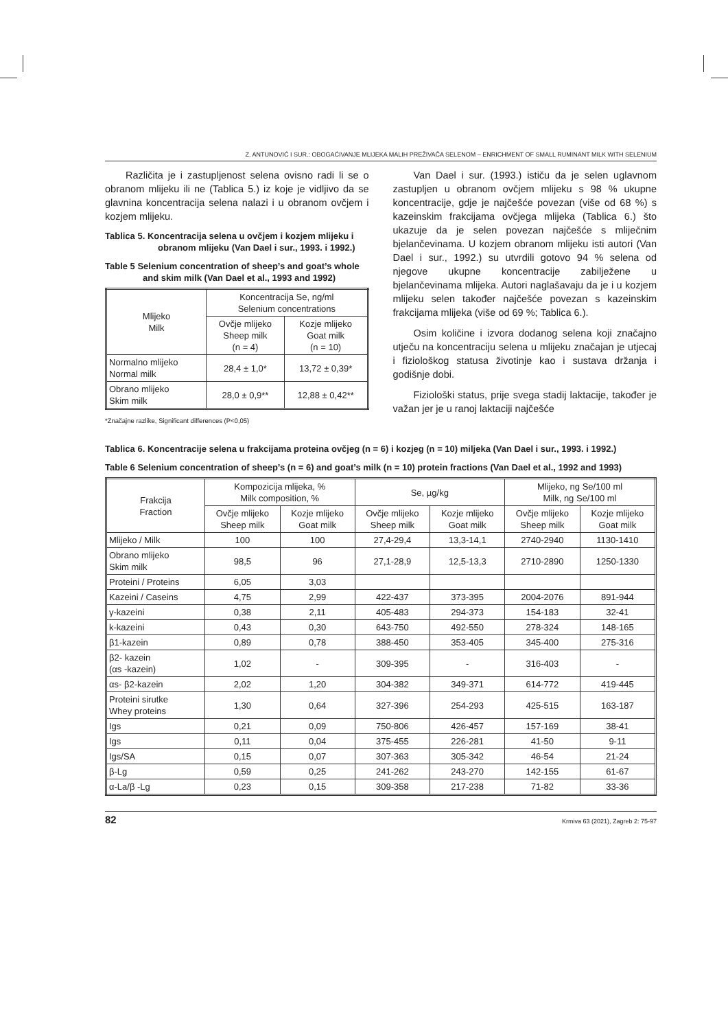Z. ANTUNOVIĆ I SUR.: OBOGAĆIVANJE MLIJEKA MALIH PREŽIVAČA SELENOM – ENRICHMENT OF SMALL RUMINANT MILK WITH SELENIUM
Različita je i zastupljenost selena ovisno radi li se o obranom mlijeku ili ne (Tablica 5.) iz koje je vidljivo da se glavnina koncentracija selena nalazi i u obranom ovčjem i kozjem mlijeku.
Tablica 5. Koncentracija selena u ovčjem i kozjem mlijeku i obranom mlijeku (Van Dael i sur., 1993. i 1992.)
Table 5 Selenium concentration of sheep’s and goat’s whole and skim milk (Van Dael et al., 1993 and 1992)
| Mlijeko Milk | Koncentracija Se, ng/ml Selenium concentrations | |
| --- | --- | --- |
| | Ovčje mlijeko Sheep milk (n = 4) | Kozje mlijeko Goat milk (n = 10) |
| Normalno mlijeko Normal milk | 28,4 ± 1,0* | 13,72 ± 0,39* |
| Obrano mlijeko Skim milk | 28,0 ± 0,9** | 12,88 ± 0,42** |
*Značajne razlike, Significant differences (P<0,05)
Van Dael i sur. (1993.) ističu da je selen uglavnom zastupljen u obranom ovčjem mlijeku s 98 % ukupne koncentracije, gdje je najčešće povezan (više od 68 %) s kazeinskim frakcijama ovčjega mlijeka (Tablica 6.) što ukazuje da je selen povezan najčešće s mliječnim bjelančevinama. U kozjem obranom mlijeku isti autori (Van Dael i sur., 1992.) su utvrdili gotovo 94 % selena od njegove ukupne koncentracije zabilježene u bjelančevinama mlijeka. Autori naglašavaju da je i u kozjem mlijeku selen također najčešće povezan s kazeinskim frakcijama mlijeka (više od 69 %; Tablica 6.).
Osim količine i izvora dodanog selena koji značajno utječu na koncentraciju selena u mlijeku značajan je utjecaj i fiziološkog statusa životinje kao i sustava držanja i godišnje dobi.
Fiziološki status, prije svega stadij laktacije, također je važan jer je u ranoj laktaciji najčešće
Tablica 6. Koncentracije selena u frakcijama proteina ovčjeg (n = 6) i kozjeg (n = 10) miljeka (Van Dael i sur., 1993. i 1992.)
Table 6 Selenium concentration of sheep’s (n = 6) and goat’s milk (n = 10) protein fractions (Van Dael et al., 1992 and 1993)
| Frakcija Fraction | Kompozicija mlijeka, % Milk composition, % | | Se, µg/kg | | Mlijeko, ng Se/100 ml Milk, ng Se/100 ml | |
| --- | --- | --- | --- | --- | --- | --- |
| | Ovčje mlijeko Sheep milk | Kozje mlijeko Goat milk | Ovčje mlijeko Sheep milk | Kozje mlijeko Goat milk | Ovčje mlijeko Sheep milk | Kozje mlijeko Goat milk |
| Mlijeko / Milk | 100 | 100 | 27,4-29,4 | 13,3-14,1 | 2740-2940 | 1130-1410 |
| Obrano mlijeko Skim milk | 98,5 | 96 | 27,1-28,9 | 12,5-13,3 | 2710-2890 | 1250-1330 |
| Proteini / Proteins | 6,05 | 3,03 | | | | |
| Kazeini / Caseins | 4,75 | 2,99 | 422-437 | 373-395 | 2004-2076 | 891-944 |
| γ-kazeini | 0,38 | 2,11 | 405-483 | 294-373 | 154-183 | 32-41 |
| k-kazeini | 0,43 | 0,30 | 643-750 | 492-550 | 278-324 | 148-165 |
| β1-kazein | 0,89 | 0,78 | 388-450 | 353-405 | 345-400 | 275-316 |
| β2- kazein (αs -kazein) | 1,02 | - | 309-395 | - | 316-403 | - |
| αs- β2-kazein | 2,02 | 1,20 | 304-382 | 349-371 | 614-772 | 419-445 |
| Proteini sirutke Whey proteins | 1,30 | 0,64 | 327-396 | 254-293 | 425-515 | 163-187 |
| Igs | 0,21 | 0,09 | 750-806 | 426-457 | 157-169 | 38-41 |
| Igs | 0,11 | 0,04 | 375-455 | 226-281 | 41-50 | 9-11 |
| Igs/SA | 0,15 | 0,07 | 307-363 | 305-342 | 46-54 | 21-24 |
| β-Lg | 0,59 | 0,25 | 241-262 | 243-270 | 142-155 | 61-67 |
| α-La/β -Lg | 0,23 | 0,15 | 309-358 | 217-238 | 71-82 | 33-36 |
82 Krmiva 63 (2021), Zagreb 2: 75-97